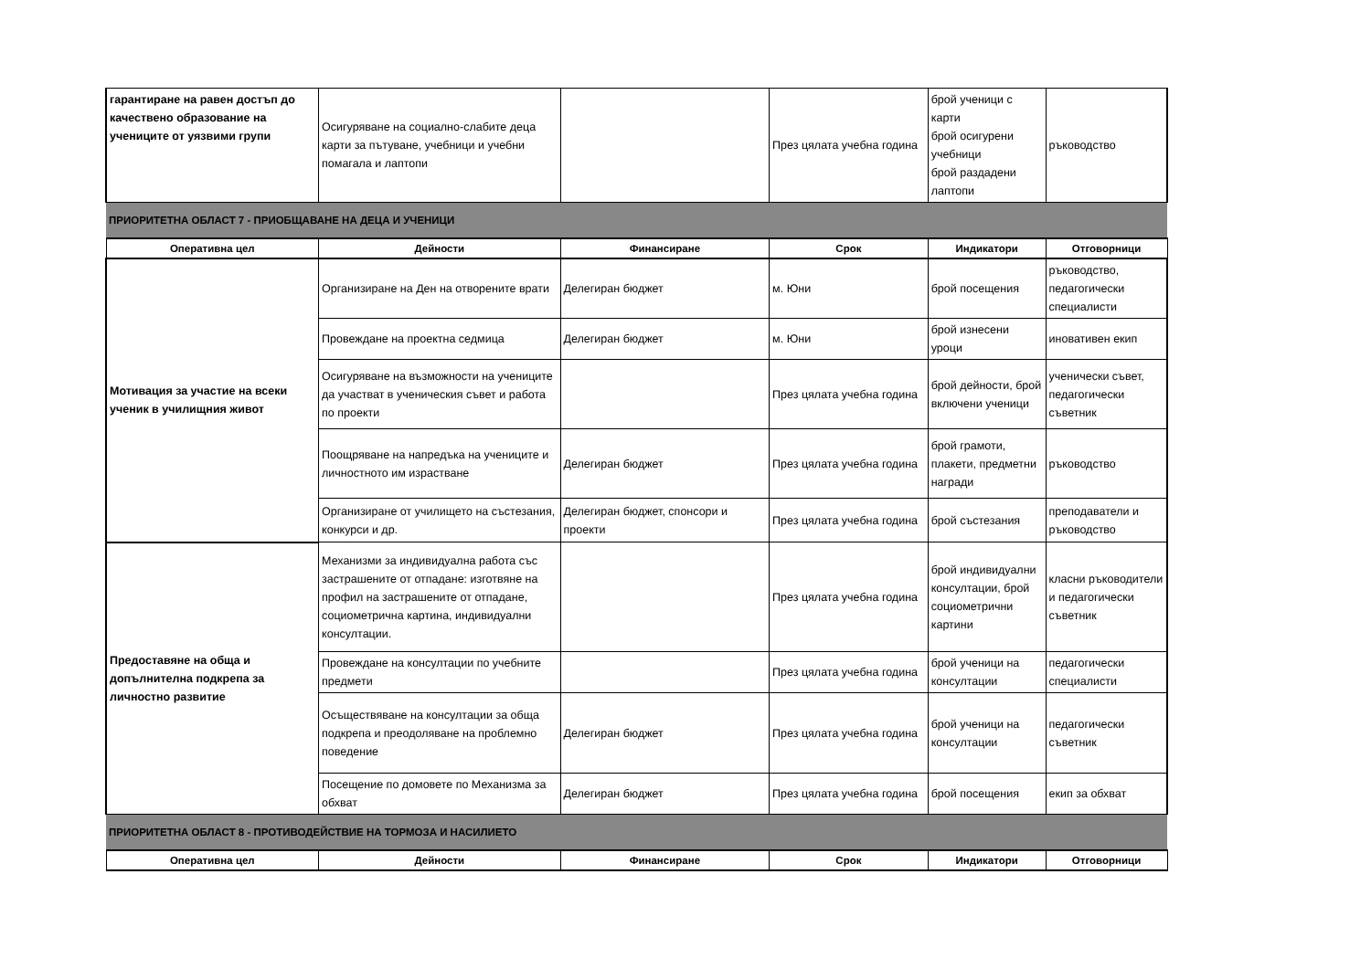| гарантиране на равен достъп до качествено образование на учениците от уязвими групи | Осигуряване на социално-слабите деца карти за пътуване, учебници и учебни помагала и лаптопи | | През цялата учебна година | брой ученици с карти брой осигурени учебници брой раздадени лаптопи | ръководство |
| ПРИОРИТЕТНА ОБЛАСТ 7 - ПРИОБЩАВАНЕ НА ДЕЦА И УЧЕНИЦИ | | | | | |
| Оперативна цел | Дейности | Финансиране | Срок | Индикатори | Отговорници |
| Мотивация за участие на всеки ученик в училищния живот | Организиране на Ден на отворените врати | Делегиран бюджет | м. Юни | брой посещения | ръководство, педагогически специалисти |
| | Провеждане на проектна седмица | Делегиран бюджет | м. Юни | брой изнесени уроци | иновативен екип |
| | Осигуряване на възможности на учениците да участват в ученическия съвет и работа по проекти | | През цялата учебна година | брой дейности, брой включени ученици | ученически съвет, педагогически съветник |
| | Поощряване на напредъка на учениците и личностното им израстване | Делегиран бюджет | През цялата учебна година | брой грамоти, плакети, предметни награди | ръководство |
| | Организиране от училището на състезания, конкурси и др. | Делегиран бюджет, спонсори и проекти | През цялата учебна година | брой състезания | преподаватели и ръководство |
| Предоставяне на обща и допълнителна подкрепа за личностно развитие | Механизми за индивидуална работа със застрашените от отпадане: изготвяне на профил на застрашените от отпадане, социометрична картина, индивидуални консултации. | | През цялата учебна година | брой индивидуални консултации, брой социометрични картини | класни ръководители и педагогически съветник |
| | Провеждане на консултации по учебните предмети | | През цялата учебна година | брой ученици на консултации | педагогически специалисти |
| | Осъществяване на консултации за обща подкрепа и преодоляване на проблемно поведение | Делегиран бюджет | През цялата учебна година | брой ученици на консултации | педагогически съветник |
| | Посещение по домовете по Механизма за обхват | Делегиран бюджет | През цялата учебна година | брой посещения | екип за обхват |
| ПРИОРИТЕТНА ОБЛАСТ 8 - ПРОТИВОДЕЙСТВИЕ НА ТОРМОЗА И НАСИЛИЕТО | | | | | |
| Оперативна цел | Дейности | Финансиране | Срок | Индикатори | Отговорници |